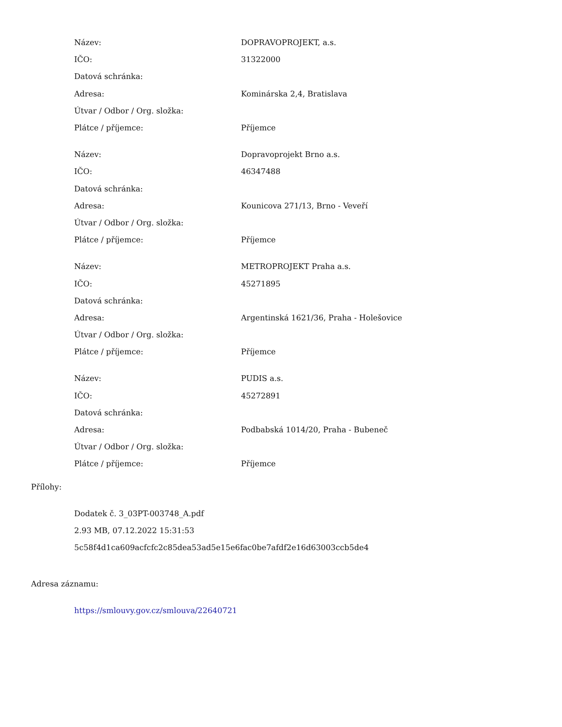| Název: | DOPRAVOPROJEKT, a.s. |
| IČO: | 31322000 |
| Datová schránka: | |
| Adresa: | Kominárska 2,4, Bratislava |
| Útvar / Odbor / Org. složka: | |
| Plátce / příjemce: | Příjemce |
| Název: | Dopravoprojekt Brno a.s. |
| IČO: | 46347488 |
| Datová schránka: | |
| Adresa: | Kounicova 271/13, Brno - Veveří |
| Útvar / Odbor / Org. složka: | |
| Plátce / příjemce: | Příjemce |
| Název: | METROPROJEKT Praha a.s. |
| IČO: | 45271895 |
| Datová schránka: | |
| Adresa: | Argentinská 1621/36, Praha - Holešovice |
| Útvar / Odbor / Org. složka: | |
| Plátce / příjemce: | Příjemce |
| Název: | PUDIS a.s. |
| IČO: | 45272891 |
| Datová schránka: | |
| Adresa: | Podbabská 1014/20, Praha - Bubeneč |
| Útvar / Odbor / Org. složka: | |
| Plátce / příjemce: | Příjemce |
Přílohy:
Dodatek č. 3_03PT-003748_A.pdf
2.93 MB, 07.12.2022 15:31:53
5c58f4d1ca609acfcfc2c85dea53ad5e15e6fac0be7afdf2e16d63003ccb5de4
Adresa záznamu:
https://smlouvy.gov.cz/smlouva/22640721